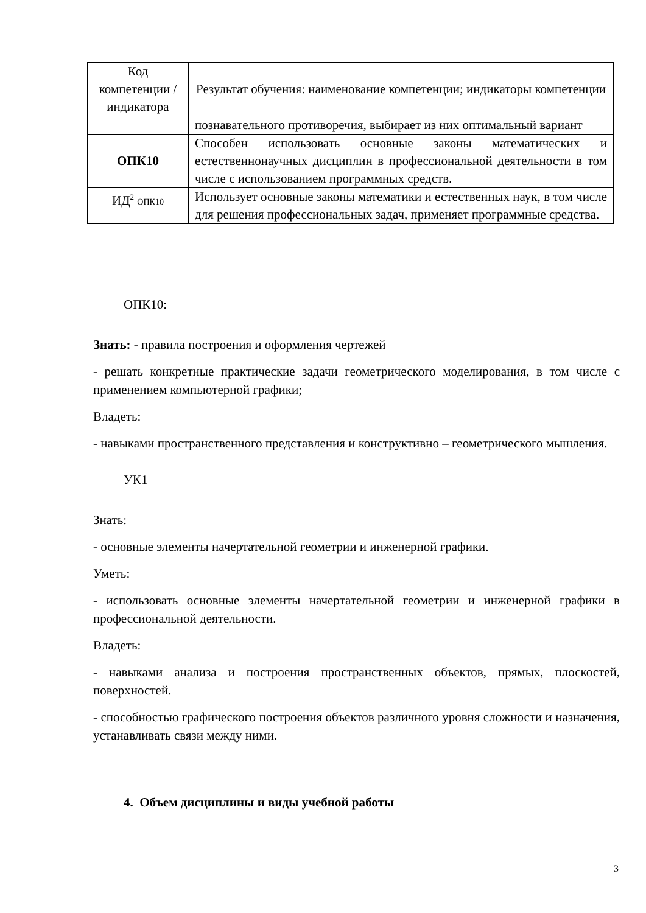| Код компетенции / индикатора | Результат обучения: наименование компетенции; индикаторы компетенции |
| | познавательного противоречия, выбирает из них оптимальный вариант |
| ОПК10 | Способен использовать основные законы математических и естественнонаучных дисциплин в профессиональной деятельности в том числе с использованием программных средств. |
| ИД<sup>2</sup> ОПК10 | Использует основные законы математики и естественных наук, в том числе для решения профессиональных задач, применяет программные средства. |
ОПК10:
Знать: - правила построения и оформления чертежей
- решать конкретные практические задачи геометрического моделирования, в том числе с применением компьютерной графики;
Владеть:
- навыками пространственного представления и конструктивно – геометрического мышления.
УК1
Знать:
- основные элементы начертательной геометрии и инженерной графики.
Уметь:
- использовать основные элементы начертательной геометрии и инженерной графики в профессиональной деятельности.
Владеть:
- навыками анализа и построения пространственных объектов, прямых, плоскостей, поверхностей.
- способностью графического построения объектов различного уровня сложности и назначения, устанавливать связи между ними.
4. Объем дисциплины и виды учебной работы
3